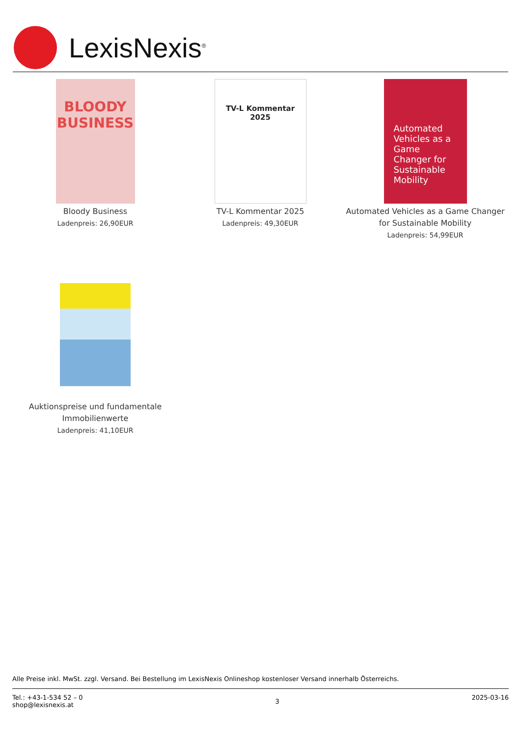LexisNexis<sup>®</sup>
BLOODY
BUSINESS
Bloody Business
Ladenpreis: 26,90EUR
TV-L Kommentar 2025
TV-L Kommentar 2025
Ladenpreis: 49,30EUR
Automated Vehicles as a Game Changer for Sustainable Mobility
Automated Vehicles as a Game Changer for Sustainable Mobility
Ladenpreis: 54,99EUR
Auktionspreise und fundamentale Immobilienwerte
Ladenpreis: 41,10EUR
Alle Preise inkl. MwSt. zzgl. Versand. Bei Bestellung im LexisNexis Onlineshop kostenloser Versand innerhalb Österreichs.
Tel.: +43-1-534 52 – 0
shop@lexisnexis.at
3
2025-03-16